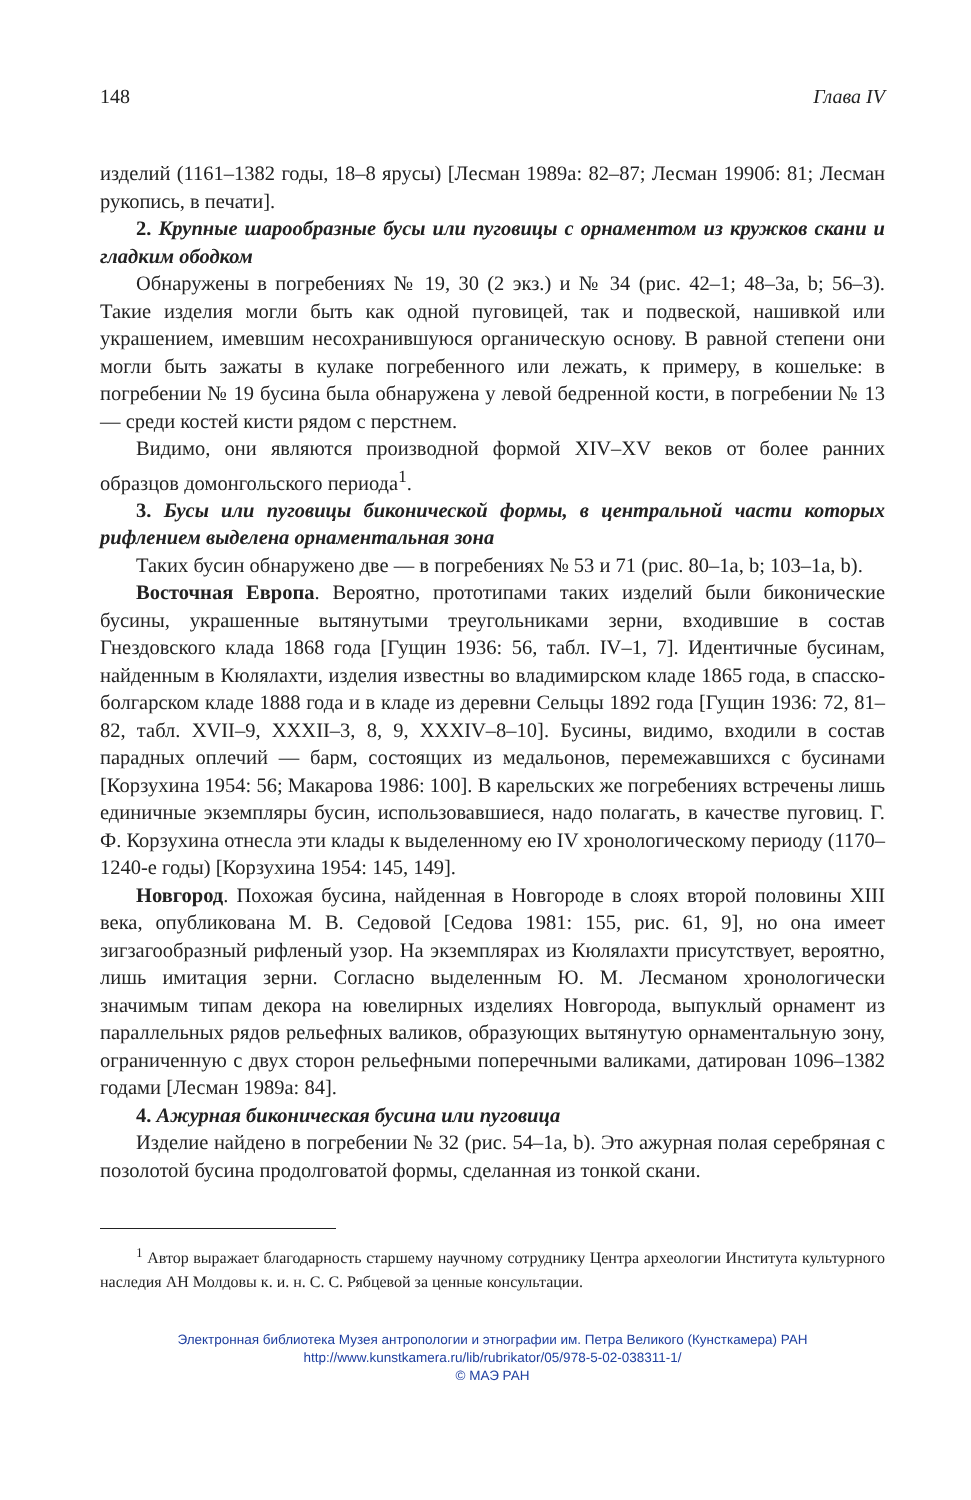148 Глава IV
изделий (1161–1382 годы, 18–8 ярусы) [Лесман 1989а: 82–87; Лесман 1990б: 81; Лесман рукопись, в печати].
2. Крупные шарообразные бусы или пуговицы с орнаментом из кружков скани и гладким ободком
Обнаружены в погребениях № 19, 30 (2 экз.) и № 34 (рис. 42–1; 48–3а, b; 56–3). Такие изделия могли быть как одной пуговицей, так и подвеской, нашивкой или украшением, имевшим несохранившуюся органическую основу. В равной степени они могли быть зажаты в кулаке погребенного или лежать, к примеру, в кошельке: в погребении № 19 бусина была обнаружена у левой бедренной кости, в погребении № 13 — среди костей кисти рядом с перстнем.
Видимо, они являются производной формой XIV–XV веков от более ранних образцов домонгольского периода<sup>1</sup>.
3. Бусы или пуговицы биконической формы, в центральной части которых рифлением выделена орнаментальная зона
Таких бусин обнаружено две — в погребениях № 53 и 71 (рис. 80–1а, b; 103–1а, b).
Восточная Европа. Вероятно, прототипами таких изделий были биконические бусины, украшенные вытянутыми треугольниками зерни, входившие в состав Гнездовского клада 1868 года [Гущин 1936: 56, табл. IV–1, 7]. Идентичные бусинам, найденным в Кюлялахти, изделия известны во владимирском кладе 1865 года, в спасско-болгарском кладе 1888 года и в кладе из деревни Сельцы 1892 года [Гущин 1936: 72, 81–82, табл. XVII–9, XXXII–3, 8, 9, XXXIV–8–10]. Бусины, видимо, входили в состав парадных оплечий — барм, состоящих из медальонов, перемежавшихся с бусинами [Корзухина 1954: 56; Макарова 1986: 100]. В карельских же погребениях встречены лишь единичные экземпляры бусин, использовавшиеся, надо полагать, в качестве пуговиц. Г. Ф. Корзухина отнесла эти клады к выделенному ею IV хронологическому периоду (1170–1240-е годы) [Корзухина 1954: 145, 149].
Новгород. Похожая бусина, найденная в Новгороде в слоях второй половины XIII века, опубликована М. В. Седовой [Седова 1981: 155, рис. 61, 9], но она имеет зигзагообразный рифленый узор. На экземплярах из Кюлялахти присутствует, вероятно, лишь имитация зерни. Согласно выделенным Ю. М. Лесманом хронологически значимым типам декора на ювелирных изделиях Новгорода, выпуклый орнамент из параллельных рядов рельефных валиков, образующих вытянутую орнаментальную зону, ограниченную с двух сторон рельефными поперечными валиками, датирован 1096–1382 годами [Лесман 1989а: 84].
4. Ажурная биконическая бусина или пуговица
Изделие найдено в погребении № 32 (рис. 54–1а, b). Это ажурная полая серебряная с позолотой бусина продолговатой формы, сделанная из тонкой скани.
<sup>1</sup> Автор выражает благодарность старшему научному сотруднику Центра археологии Института культурного наследия АН Молдовы к. и. н. С. С. Рябцевой за ценные консультации.
Электронная библиотека Музея антропологии и этнографии им. Петра Великого (Кунсткамера) РАН
http://www.kunstkamera.ru/lib/rubrikator/05/978-5-02-038311-1/
© МАЭ РАН